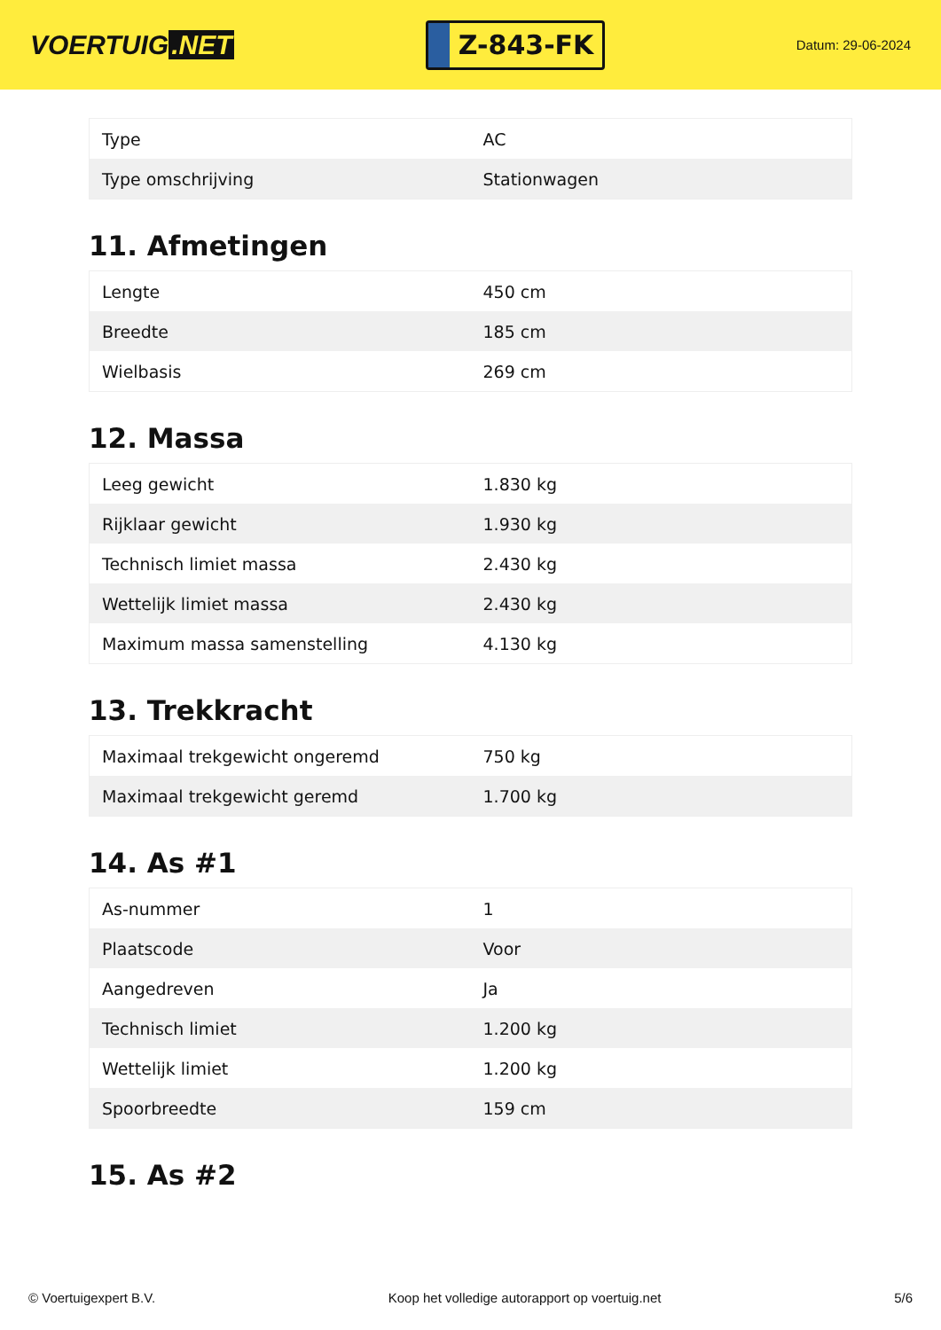VOERTUIG.NET
Z-843-FK
Datum: 29-06-2024
| Type | AC |
| Type omschrijving | Stationwagen |
11. Afmetingen
| Lengte | 450 cm |
| Breedte | 185 cm |
| Wielbasis | 269 cm |
12. Massa
| Leeg gewicht | 1.830 kg |
| Rijklaar gewicht | 1.930 kg |
| Technisch limiet massa | 2.430 kg |
| Wettelijk limiet massa | 2.430 kg |
| Maximum massa samenstelling | 4.130 kg |
13. Trekkracht
| Maximaal trekgewicht ongeremd | 750 kg |
| Maximaal trekgewicht geremd | 1.700 kg |
14. As #1
| As-nummer | 1 |
| Plaatscode | Voor |
| Aangedreven | Ja |
| Technisch limiet | 1.200 kg |
| Wettelijk limiet | 1.200 kg |
| Spoorbreedte | 159 cm |
15. As #2
© Voertuigexpert B.V. Koop het volledige autorapport op voertuig.net 5/6